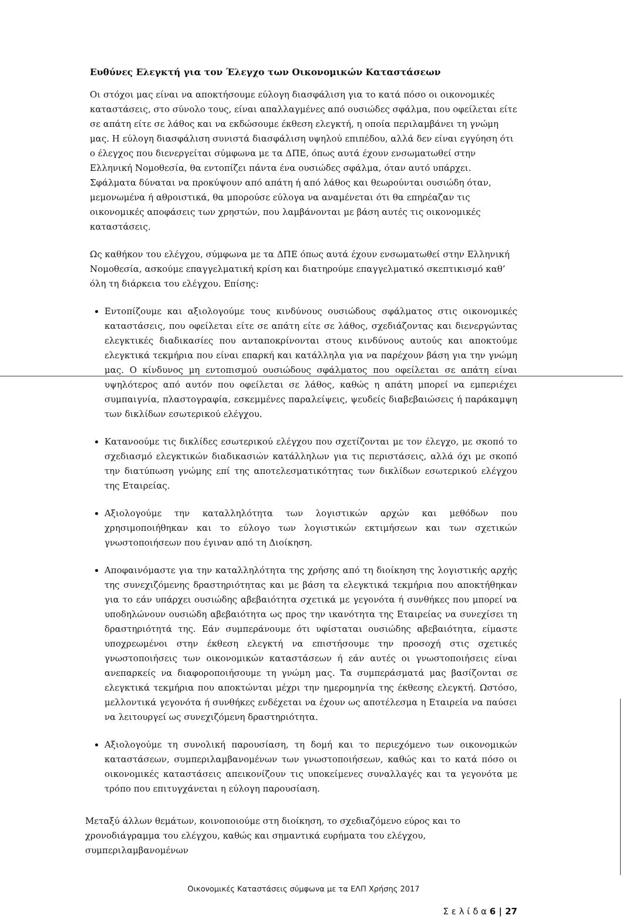Ευθύνες Ελεγκτή για τον Έλεγχο των Οικονομικών Καταστάσεων
Οι στόχοι μας είναι να αποκτήσουμε εύλογη διασφάλιση για το κατά πόσο οι οικονομικές καταστάσεις, στο σύνολο τους, είναι απαλλαγμένες από ουσιώδες σφάλμα, που οφείλεται είτε σε απάτη είτε σε λάθος και να εκδώσουμε έκθεση ελεγκτή, η οποία περιλαμβάνει τη γνώμη μας. Η εύλογη διασφάλιση συνιστά διασφάλιση υψηλού επιπέδου, αλλά δεν είναι εγγύηση ότι ο έλεγχος που διενεργείται σύμφωνα με τα ΔΠΕ, όπως αυτά έχουν ενσωματωθεί στην Ελληνική Νομοθεσία, θα εντοπίζει πάντα ένα ουσιώδες σφάλμα, όταν αυτό υπάρχει. Σφάλματα δύναται να προκύψουν από απάτη ή από λάθος και θεωρούνται ουσιώδη όταν, μεμονωμένα ή αθροιστικά, θα μπορούσε εύλογα να αναμένεται ότι θα επηρέαζαν τις οικονομικές αποφάσεις των χρηστών, που λαμβάνονται με βάση αυτές τις οικονομικές καταστάσεις.
Ως καθήκον του ελέγχου, σύμφωνα με τα ΔΠΕ όπως αυτά έχουν ενσωματωθεί στην Ελληνική Νομοθεσία, ασκούμε επαγγελματική κρίση και διατηρούμε επαγγελματικό σκεπτικισμό καθ’ όλη τη διάρκεια του ελέγχου. Επίσης:
Εντοπίζουμε και αξιολογούμε τους κινδύνους ουσιώδους σφάλματος στις οικονομικές καταστάσεις, που οφείλεται είτε σε απάτη είτε σε λάθος, σχεδιάζοντας και διενεργώντας ελεγκτικές διαδικασίες που ανταποκρίνονται στους κινδύνους αυτούς και αποκτούμε ελεγκτικά τεκμήρια που είναι επαρκή και κατάλληλα για να παρέχουν βάση για την γνώμη μας. Ο κίνδυνος μη εντοπισμού ουσιώδους σφάλματος που οφείλεται σε απάτη είναι υψηλότερος από αυτόν που οφείλεται σε λάθος, καθώς η απάτη μπορεί να εμπεριέχει συμπαιγνία, πλαστογραφία, εσκεμμένες παραλείψεις, ψευδείς διαβεβαιώσεις ή παράκαμψη των δικλίδων εσωτερικού ελέγχου.
Κατανοούμε τις δικλίδες εσωτερικού ελέγχου που σχετίζονται με τον έλεγχο, με σκοπό το σχεδιασμό ελεγκτικών διαδικασιών κατάλληλων για τις περιστάσεις, αλλά όχι με σκοπό την διατύπωση γνώμης επί της αποτελεσματικότητας των δικλίδων εσωτερικού ελέγχου της Εταιρείας.
Αξιολογούμε την καταλληλότητα των λογιστικών αρχών και μεθόδων που χρησιμοποιήθηκαν και το εύλογο των λογιστικών εκτιμήσεων και των σχετικών γνωστοποιήσεων που έγιναν από τη Διοίκηση.
Αποφαινόμαστε για την καταλληλότητα της χρήσης από τη διοίκηση της λογιστικής αρχής της συνεχιζόμενης δραστηριότητας και με βάση τα ελεγκτικά τεκμήρια που αποκτήθηκαν για το εάν υπάρχει ουσιώδης αβεβαιότητα σχετικά με γεγονότα ή συνθήκες που μπορεί να υποδηλώνουν ουσιώδη αβεβαιότητα ως προς την ικανότητα της Εταιρείας να συνεχίσει τη δραστηριότητά της. Εάν συμπεράνουμε ότι υφίσταται ουσιώδης αβεβαιότητα, είμαστε υποχρεωμένοι στην έκθεση ελεγκτή να επιστήσουμε την προσοχή στις σχετικές γνωστοποιήσεις των οικονομικών καταστάσεων ή εάν αυτές οι γνωστοποιήσεις είναι ανεπαρκείς να διαφοροποιήσουμε τη γνώμη μας. Τα συμπεράσματά μας βασίζονται σε ελεγκτικά τεκμήρια που αποκτώνται μέχρι την ημερομηνία της έκθεσης ελεγκτή. Ωστόσο, μελλοντικά γεγονότα ή συνθήκες ενδέχεται να έχουν ως αποτέλεσμα η Εταιρεία να παύσει να λειτουργεί ως συνεχιζόμενη δραστηριότητα.
Αξιολογούμε τη συνολική παρουσίαση, τη δομή και το περιεχόμενο των οικονομικών καταστάσεων, συμπεριλαμβανομένων των γνωστοποιήσεων, καθώς και το κατά πόσο οι οικονομικές καταστάσεις απεικονίζουν τις υποκείμενες συναλλαγές και τα γεγονότα με τρόπο που επιτυγχάνεται η εύλογη παρουσίαση.
Μεταξύ άλλων θεμάτων, κοινοποιούμε στη διοίκηση, το σχεδιαζόμενο εύρος και το χρονοδιάγραμμα του ελέγχου, καθώς και σημαντικά ευρήματα του ελέγχου, συμπεριλαμβανομένων
Οικονομικές Καταστάσεις σύμφωνα με τα ΕΛΠ Χρήσης 2017
Σ ε λ ί δ α 6 | 27